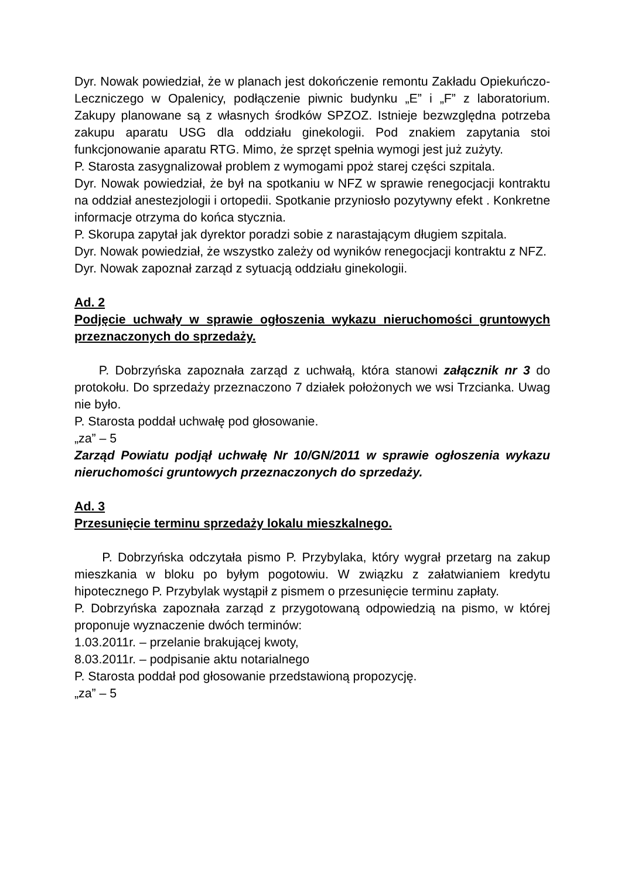Dyr. Nowak powiedział, że w planach jest dokończenie remontu Zakładu Opiekuńczo-Leczniczego w Opalenicy, podłączenie piwnic budynku „E” i „F” z laboratorium. Zakupy planowane są z własnych środków SPZOZ. Istnieje bezwzględna potrzeba zakupu aparatu USG dla oddziału ginekologii. Pod znakiem zapytania stoi funkcjonowanie aparatu RTG. Mimo, że sprzęt spełnia wymogi jest już zużyty.
P. Starosta zasygnalizował problem z wymogami ppoż starej części szpitala.
Dyr. Nowak powiedział, że był na spotkaniu w NFZ w sprawie renegocjacji kontraktu na oddział anestezjologii i ortopedii. Spotkanie przyniosło pozytywny efekt . Konkretne informacje otrzyma do końca stycznia.
P. Skorupa zapytał jak dyrektor poradzi sobie z narastającym długiem szpitala.
Dyr. Nowak powiedział, że wszystko zależy od wyników renegocjacji kontraktu z NFZ.
Dyr. Nowak zapoznał zarząd z sytuacją oddziału ginekologii.
Ad. 2
Podjęcie uchwały w sprawie ogłoszenia wykazu nieruchomości gruntowych przeznaczonych do sprzedaży.
P. Dobrzyńska zapoznała zarząd z uchwałą, która stanowi załącznik nr 3 do protokołu. Do sprzedaży przeznaczono 7 działek położonych we wsi Trzcianka. Uwag nie było.
P. Starosta poddał uchwałę pod głosowanie.
„za” – 5
Zarząd Powiatu podjął uchwałę Nr 10/GN/2011 w sprawie ogłoszenia wykazu nieruchomości gruntowych przeznaczonych do sprzedaży.
Ad. 3
Przesunięcie terminu sprzedaży lokalu mieszkalnego.
P. Dobrzyńska odczytała pismo P. Przybylaka, który wygrał przetarg na zakup mieszkania w bloku po byłym pogotowiu. W związku z załatwianiem kredytu hipotecznego P. Przybylak wystąpił z pismem o przesunięcie terminu zapłaty.
P. Dobrzyńska zapoznała zarząd z przygotowaną odpowiedzią na pismo, w której proponuje wyznaczenie dwóch terminów:
1.03.2011r. – przelanie brakującej kwoty,
8.03.2011r. – podpisanie aktu notarialnego
P. Starosta poddał pod głosowanie przedstawioną propozycję.
„za” – 5